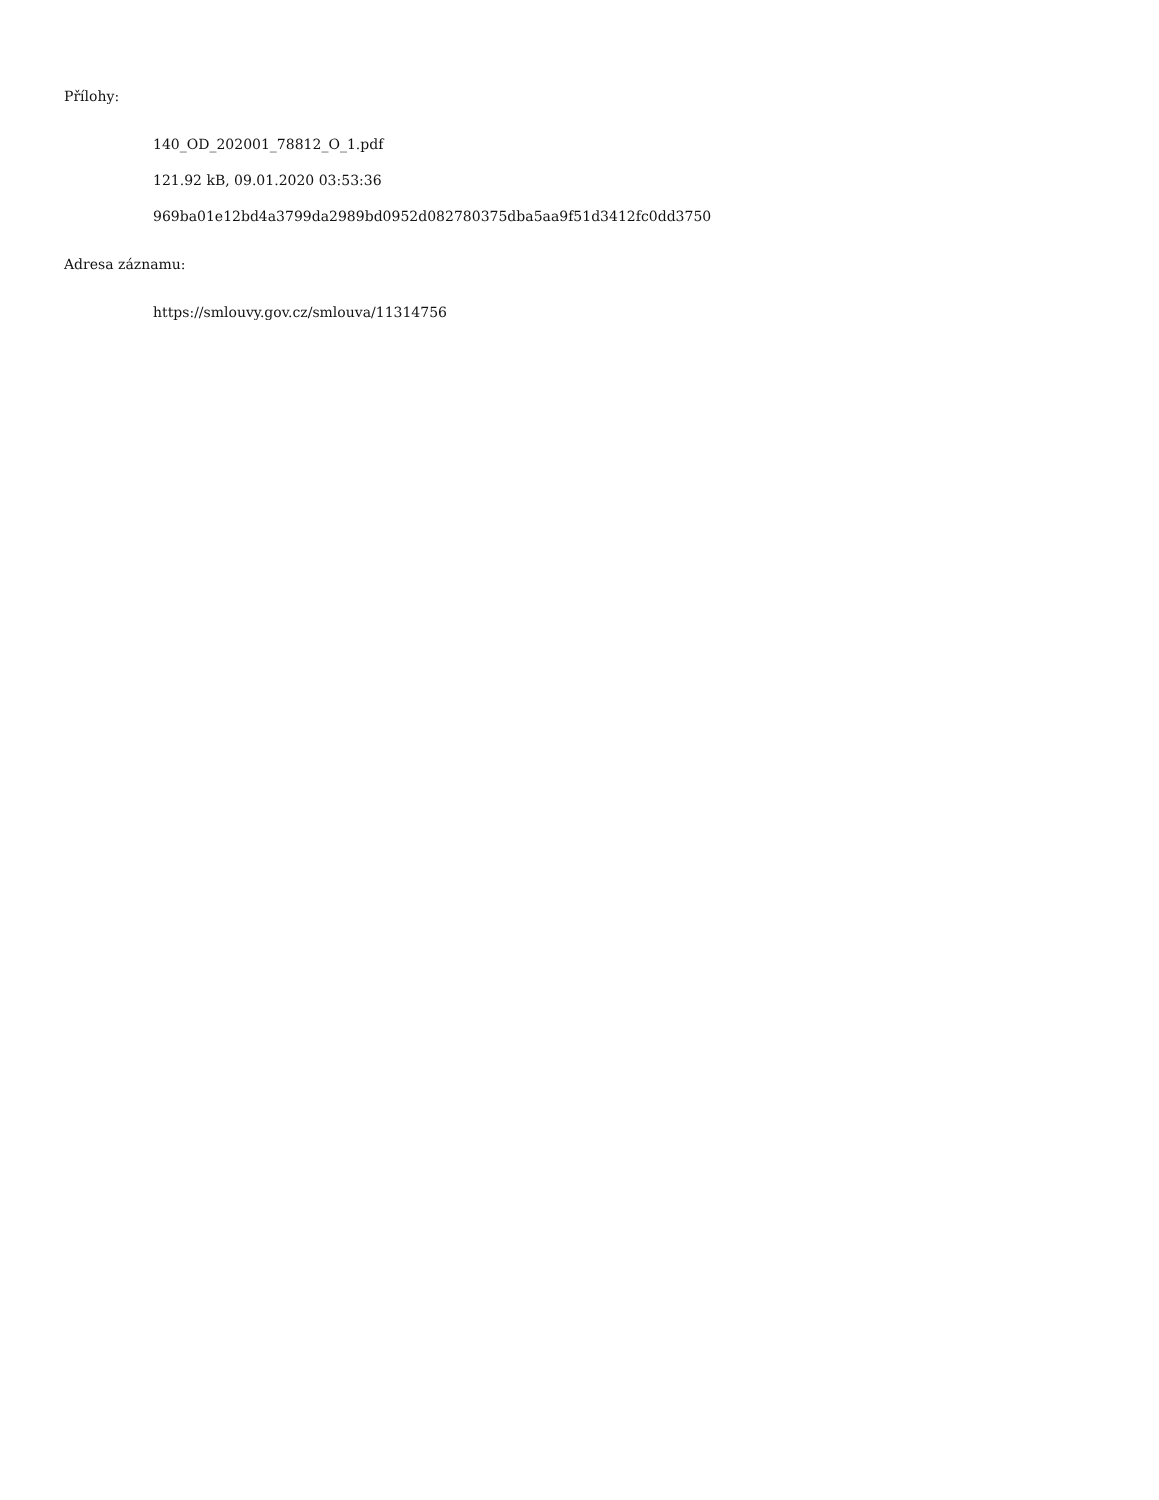Přílohy:
140_OD_202001_78812_O_1.pdf
121.92 kB, 09.01.2020 03:53:36
969ba01e12bd4a3799da2989bd0952d082780375dba5aa9f51d3412fc0dd3750
Adresa záznamu:
https://smlouvy.gov.cz/smlouva/11314756